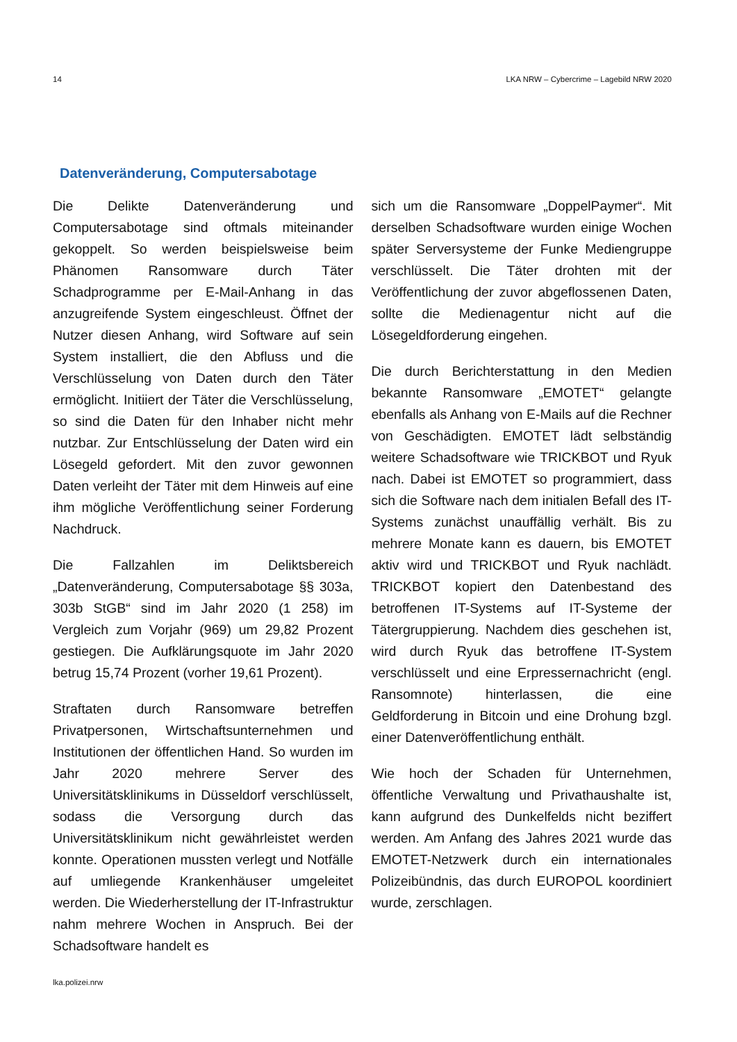14 LKA NRW – Cybercrime – Lagebild NRW 2020
Datenveränderung, Computersabotage
Die Delikte Datenveränderung und Computersabotage sind oftmals miteinander gekoppelt. So werden beispielsweise beim Phänomen Ransomware durch Täter Schadprogramme per E-Mail-Anhang in das anzugreifende System eingeschleust. Öffnet der Nutzer diesen Anhang, wird Software auf sein System installiert, die den Abfluss und die Verschlüsselung von Daten durch den Täter ermöglicht. Initiiert der Täter die Verschlüsselung, so sind die Daten für den Inhaber nicht mehr nutzbar. Zur Entschlüsselung der Daten wird ein Lösegeld gefordert. Mit den zuvor gewonnen Daten verleiht der Täter mit dem Hinweis auf eine ihm mögliche Veröffentlichung seiner Forderung Nachdruck.
Die Fallzahlen im Deliktsbereich „Datenveränderung, Computersabotage §§ 303a, 303b StGB“ sind im Jahr 2020 (1 258) im Vergleich zum Vorjahr (969) um 29,82 Prozent gestiegen. Die Aufklärungsquote im Jahr 2020 betrug 15,74 Prozent (vorher 19,61 Prozent).
Straftaten durch Ransomware betreffen Privatpersonen, Wirtschaftsunternehmen und Institutionen der öffentlichen Hand. So wurden im Jahr 2020 mehrere Server des Universitätsklinikums in Düsseldorf verschlüsselt, sodass die Versorgung durch das Universitätsklinikum nicht gewährleistet werden konnte. Operationen mussten verlegt und Notfälle auf umliegende Krankenhäuser umgeleitet werden. Die Wiederherstellung der IT-Infrastruktur nahm mehrere Wochen in Anspruch. Bei der Schadsoftware handelt es
sich um die Ransomware „DoppelPaymer“. Mit derselben Schadsoftware wurden einige Wochen später Serversysteme der Funke Mediengruppe verschlüsselt. Die Täter drohten mit der Veröffentlichung der zuvor abgeflossenen Daten, sollte die Medienagentur nicht auf die Lösegeldforderung eingehen.
Die durch Berichterstattung in den Medien bekannte Ransomware „EMOTET“ gelangte ebenfalls als Anhang von E-Mails auf die Rechner von Geschädigten. EMOTET lädt selbständig weitere Schadsoftware wie TRICKBOT und Ryuk nach. Dabei ist EMOTET so programmiert, dass sich die Software nach dem initialen Befall des IT-Systems zunächst unauffällig verhält. Bis zu mehrere Monate kann es dauern, bis EMOTET aktiv wird und TRICKBOT und Ryuk nachlädt. TRICKBOT kopiert den Datenbestand des betroffenen IT-Systems auf IT-Systeme der Tätergruppierung. Nachdem dies geschehen ist, wird durch Ryuk das betroffene IT-System verschlüsselt und eine Erpressernachricht (engl. Ransomnote) hinterlassen, die eine Geldforderung in Bitcoin und eine Drohung bzgl. einer Datenveröffentlichung enthält.
Wie hoch der Schaden für Unternehmen, öffentliche Verwaltung und Privathaushalte ist, kann aufgrund des Dunkelfelds nicht beziffert werden. Am Anfang des Jahres 2021 wurde das EMOTET-Netzwerk durch ein internationales Polizeibündnis, das durch EUROPOL koordiniert wurde, zerschlagen.
lka.polizei.nrw